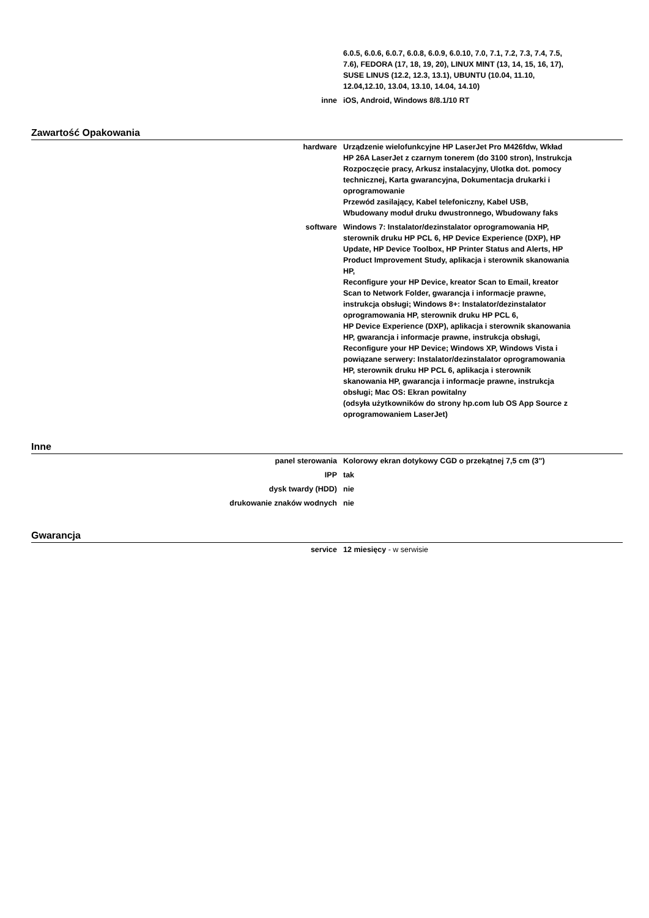| | 6.0.5, 6.0.6, 6.0.7, 6.0.8, 6.0.9, 6.0.10, 7.0, 7.1, 7.2, 7.3, 7.4, 7.5, 7.6), FEDORA (17, 18, 19, 20), LINUX MINT (13, 14, 15, 16, 17), SUSE LINUS (12.2, 12.3, 13.1), UBUNTU (10.04, 11.10, 12.04,12.10, 13.04, 13.10, 14.04, 14.10) |
| inne | iOS, Android, Windows 8/8.1/10 RT |
Zawartość Opakowania
| hardware | Urządzenie wielofunkcyjne HP LaserJet Pro M426fdw, Wkład HP 26A LaserJet z czarnym tonerem (do 3100 stron), Instrukcja Rozpoczęcie pracy, Arkusz instalacyjny, Ulotka dot. pomocy technicznej, Karta gwarancyjna, Dokumentacja drukarki i oprogramowanie Przewód zasilający, Kabel telefoniczny, Kabel USB, Wbudowany moduł druku dwustronnego, Wbudowany faks |
| software | Windows 7: Instalator/dezinstalator oprogramowania HP, sterownik druku HP PCL 6, HP Device Experience (DXP), HP Update, HP Device Toolbox, HP Printer Status and Alerts, HP Product Improvement Study, aplikacja i sterownik skanowania HP, Reconfigure your HP Device, kreator Scan to Email, kreator Scan to Network Folder, gwarancja i informacje prawne, instrukcja obsługi; Windows 8+: Instalator/dezinstalator oprogramowania HP, sterownik druku HP PCL 6, HP Device Experience (DXP), aplikacja i sterownik skanowania HP, gwarancja i informacje prawne, instrukcja obsługi, Reconfigure your HP Device; Windows XP, Windows Vista i powiązane serwery: Instalator/dezinstalator oprogramowania HP, sterownik druku HP PCL 6, aplikacja i sterownik skanowania HP, gwarancja i informacje prawne, instrukcja obsługi; Mac OS: Ekran powitalny (odsyła użytkowników do strony hp.com lub OS App Source z oprogramowaniem LaserJet) |
Inne
| panel sterowania | Kolorowy ekran dotykowy CGD o przekątnej 7,5 cm (3") |
| IPP | tak |
| dysk twardy (HDD) | nie |
| drukowanie znaków wodnych | nie |
Gwarancja
| service | 12 miesięcy - w serwisie |